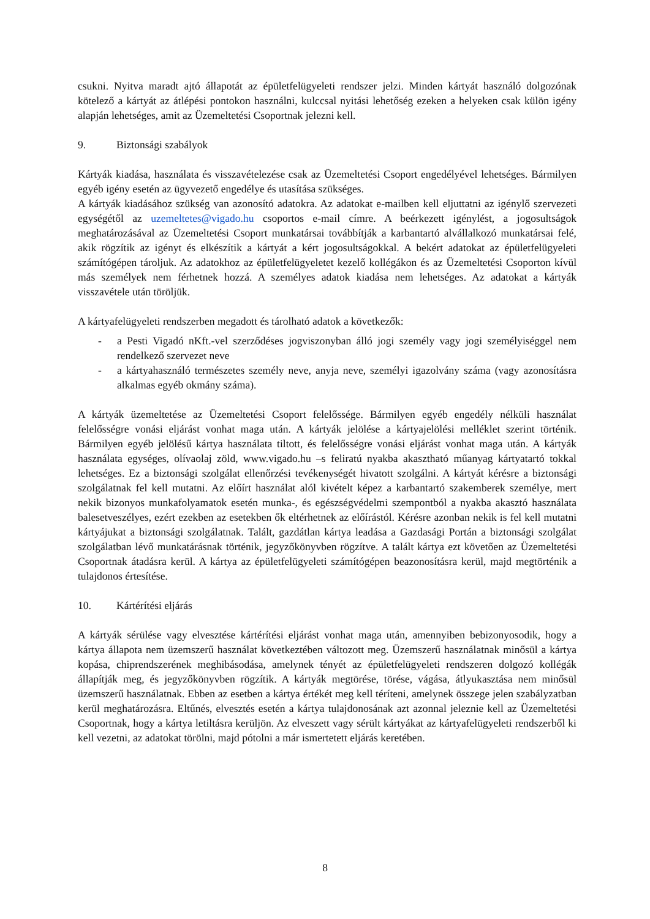csukni. Nyitva maradt ajtó állapotát az épületfelügyeleti rendszer jelzi. Minden kártyát használó dolgozónak kötelező a kártyát az átlépési pontokon használni, kulccsal nyitási lehetőség ezeken a helyeken csak külön igény alapján lehetséges, amit az Üzemeltetési Csoportnak jelezni kell.
9. Biztonsági szabályok
Kártyák kiadása, használata és visszavételezése csak az Üzemeltetési Csoport engedélyével lehetséges. Bármilyen egyéb igény esetén az ügyvezető engedélye és utasítása szükséges.
A kártyák kiadásához szükség van azonosító adatokra. Az adatokat e-mailben kell eljuttatni az igénylő szervezeti egységétől az uzemeltetes@vigado.hu csoportos e-mail címre. A beérkezett igénylést, a jogosultságok meghatározásával az Üzemeltetési Csoport munkatársai továbbítják a karbantartó alvállalkozó munkatársai felé, akik rögzítik az igényt és elkészítik a kártyát a kért jogosultságokkal. A bekért adatokat az épületfelügyeleti számítógépen tároljuk. Az adatokhoz az épületfelügyeletet kezelő kollégákon és az Üzemeltetési Csoporton kívül más személyek nem férhetnek hozzá. A személyes adatok kiadása nem lehetséges. Az adatokat a kártyák visszavétele után töröljük.
A kártyafelügyeleti rendszerben megadott és tárolható adatok a következők:
- a Pesti Vigadó nKft.-vel szerződéses jogviszonyban álló jogi személy vagy jogi személyiséggel nem rendelkező szervezet neve
- a kártyahasználó természetes személy neve, anyja neve, személyi igazolvány száma (vagy azonosításra alkalmas egyéb okmány száma).
A kártyák üzemeltetése az Üzemeltetési Csoport felelőssége. Bármilyen egyéb engedély nélküli használat felelősségre vonási eljárást vonhat maga után. A kártyák jelölése a kártyajelölési melléklet szerint történik. Bármilyen egyéb jelölésű kártya használata tiltott, és felelősségre vonási eljárást vonhat maga után. A kártyák használata egységes, olívaolaj zöld, www.vigado.hu –s feliratú nyakba akasztható műanyag kártyatartó tokkal lehetséges. Ez a biztonsági szolgálat ellenőrzési tevékenységét hivatott szolgálni. A kártyát kérésre a biztonsági szolgálatnak fel kell mutatni. Az előírt használat alól kivételt képez a karbantartó szakemberek személye, mert nekik bizonyos munkafolyamatok esetén munka-, és egészségvédelmi szempontból a nyakba akasztó használata balesetveszélyes, ezért ezekben az esetekben ők eltérhetnek az előírástól. Kérésre azonban nekik is fel kell mutatni kártyájukat a biztonsági szolgálatnak. Talált, gazdátlan kártya leadása a Gazdasági Portán a biztonsági szolgálat szolgálatban lévő munkatárásnak történik, jegyzőkönyvben rögzítve. A talált kártya ezt követően az Üzemeltetési Csoportnak átadásra kerül. A kártya az épületfelügyeleti számítógépen beazonosításra kerül, majd megtörténik a tulajdonos értesítése.
10. Kártérítési eljárás
A kártyák sérülése vagy elvesztése kártérítési eljárást vonhat maga után, amennyiben bebizonyosodik, hogy a kártya állapota nem üzemszerű használat következtében változott meg. Üzemszerű használatnak minősül a kártya kopása, chiprendszerének meghibásodása, amelynek tényét az épületfelügyeleti rendszeren dolgozó kollégák állapítják meg, és jegyzőkönyvben rögzítik. A kártyák megtörése, törése, vágása, átlyukasztása nem minősül üzemszerű használatnak. Ebben az esetben a kártya értékét meg kell téríteni, amelynek összege jelen szabályzatban kerül meghatározásra. Eltűnés, elvesztés esetén a kártya tulajdonosának azt azonnal jeleznie kell az Üzemeltetési Csoportnak, hogy a kártya letiltásra kerüljön. Az elveszett vagy sérült kártyákat az kártyafelügyeleti rendszerből ki kell vezetni, az adatokat törölni, majd pótolni a már ismertetett eljárás keretében.
8